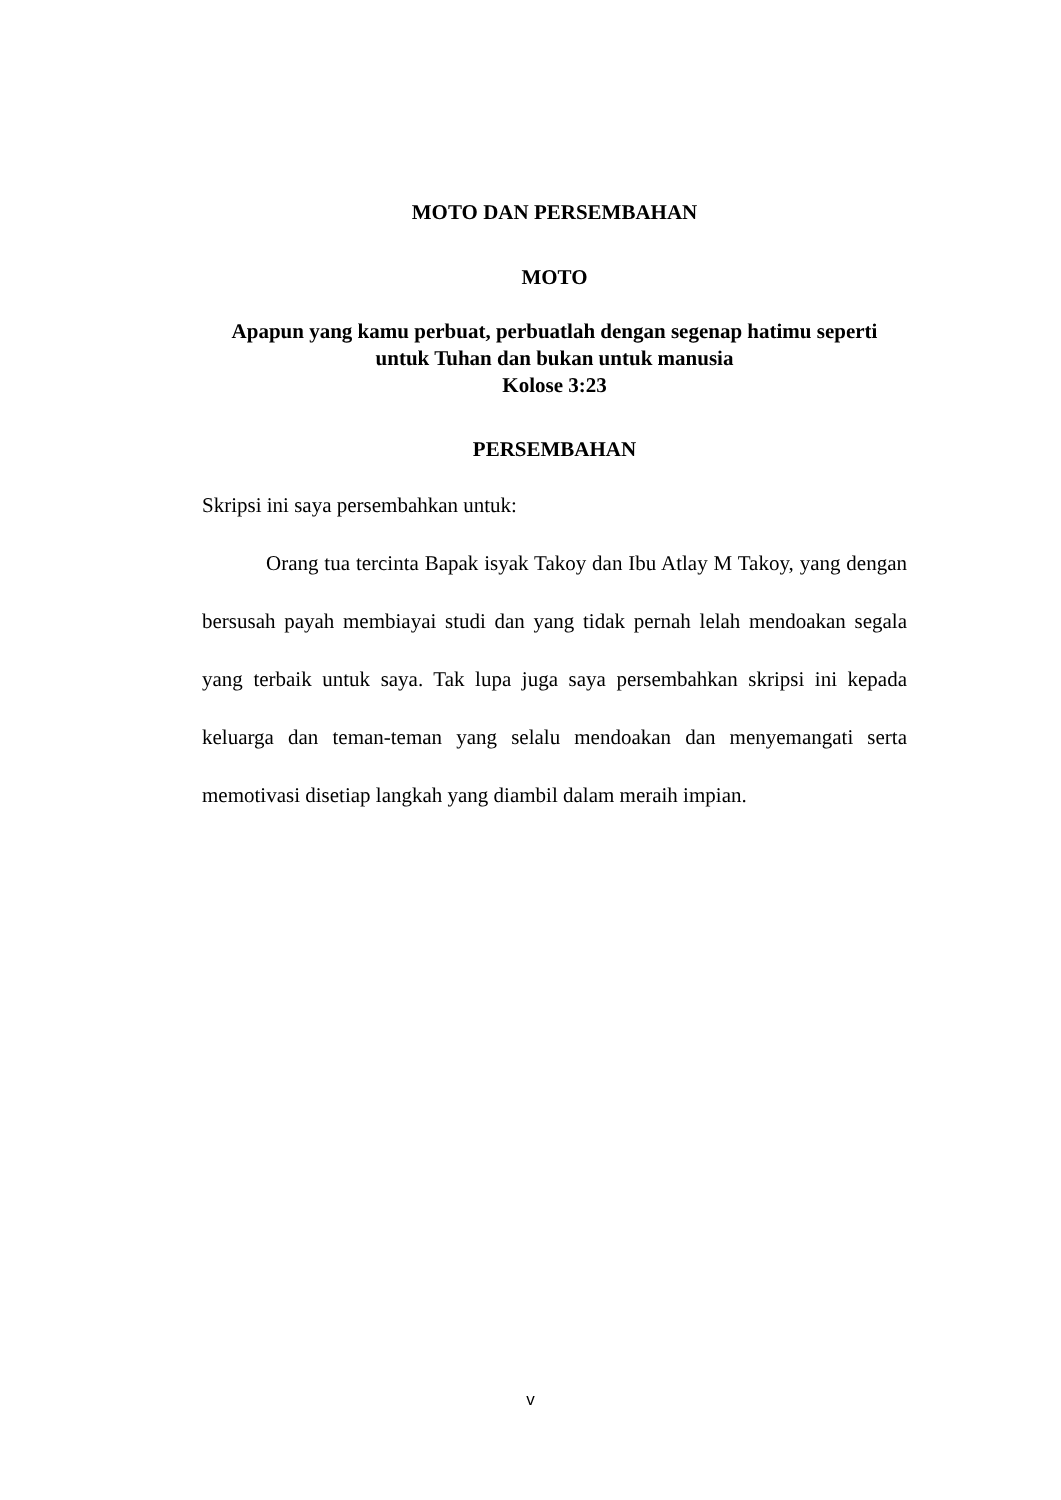MOTO DAN PERSEMBAHAN
MOTO
Apapun yang kamu perbuat, perbuatlah dengan segenap hatimu seperti
untuk Tuhan dan bukan untuk manusia
Kolose 3:23
PERSEMBAHAN
Skripsi ini saya persembahkan untuk:
Orang tua tercinta Bapak isyak Takoy dan Ibu Atlay M Takoy, yang dengan bersusah payah membiayai studi dan yang tidak pernah lelah mendoakan segala yang terbaik untuk saya. Tak lupa juga saya persembahkan skripsi ini kepada keluarga dan teman-teman yang selalu mendoakan dan menyemangati serta memotivasi disetiap langkah yang diambil dalam meraih impian.
v